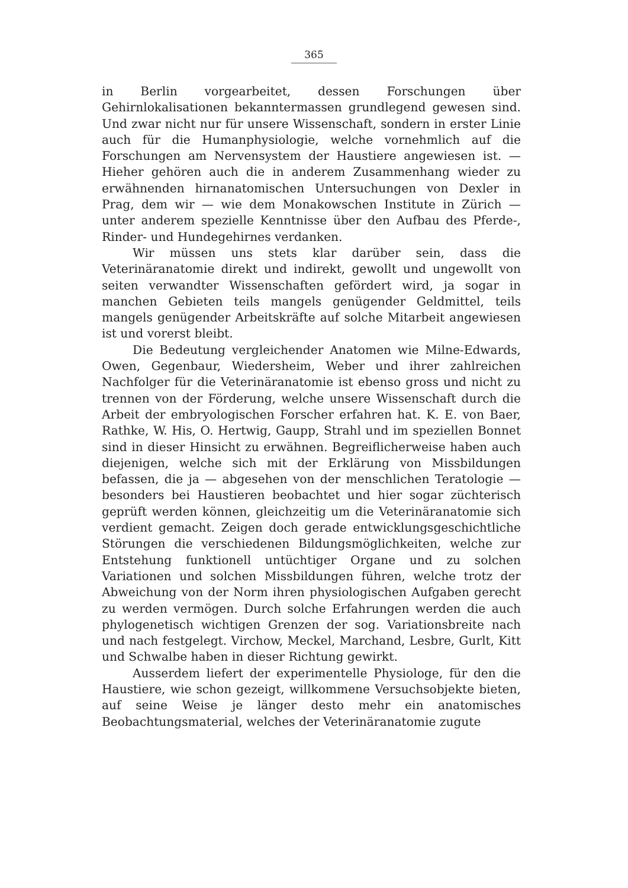365
in Berlin vorgearbeitet, dessen Forschungen über Gehirnlokalisationen bekanntermassen grundlegend gewesen sind. Und zwar nicht nur für unsere Wissenschaft, sondern in erster Linie auch für die Humanphysiologie, welche vornehmlich auf die Forschungen am Nervensystem der Haustiere angewiesen ist. — Hieher gehören auch die in anderem Zusammenhang wieder zu erwähnenden hirnanatomischen Untersuchungen von Dexler in Prag, dem wir — wie dem Monakowschen Institute in Zürich — unter anderem spezielle Kenntnisse über den Aufbau des Pferde-, Rinder- und Hundegehirnes verdanken.
Wir müssen uns stets klar darüber sein, dass die Veterinäranatomie direkt und indirekt, gewollt und ungewollt von seiten verwandter Wissenschaften gefördert wird, ja sogar in manchen Gebieten teils mangels genügender Geldmittel, teils mangels genügender Arbeitskräfte auf solche Mitarbeit angewiesen ist und vorerst bleibt.
Die Bedeutung vergleichender Anatomen wie Milne-Edwards, Owen, Gegenbaur, Wiedersheim, Weber und ihrer zahlreichen Nachfolger für die Veterinäranatomie ist ebenso gross und nicht zu trennen von der Förderung, welche unsere Wissenschaft durch die Arbeit der embryologischen Forscher erfahren hat. K. E. von Baer, Rathke, W. His, O. Hertwig, Gaupp, Strahl und im speziellen Bonnet sind in dieser Hinsicht zu erwähnen. Begreiflicherweise haben auch diejenigen, welche sich mit der Erklärung von Missbildungen befassen, die ja — abgesehen von der menschlichen Teratologie — besonders bei Haustieren beobachtet und hier sogar züchterisch geprüft werden können, gleichzeitig um die Veterinäranatomie sich verdient gemacht. Zeigen doch gerade entwicklungsgeschichtliche Störungen die verschiedenen Bildungsmöglichkeiten, welche zur Entstehung funktionell untüchtiger Organe und zu solchen Variationen und solchen Missbildungen führen, welche trotz der Abweichung von der Norm ihren physiologischen Aufgaben gerecht zu werden vermögen. Durch solche Erfahrungen werden die auch phylogenetisch wichtigen Grenzen der sog. Variationsbreite nach und nach festgelegt. Virchow, Meckel, Marchand, Lesbre, Gurlt, Kitt und Schwalbe haben in dieser Richtung gewirkt.
Ausserdem liefert der experimentelle Physiologe, für den die Haustiere, wie schon gezeigt, willkommene Versuchsobjekte bieten, auf seine Weise je länger desto mehr ein anatomisches Beobachtungsmaterial, welches der Veterinäranatomie zugute